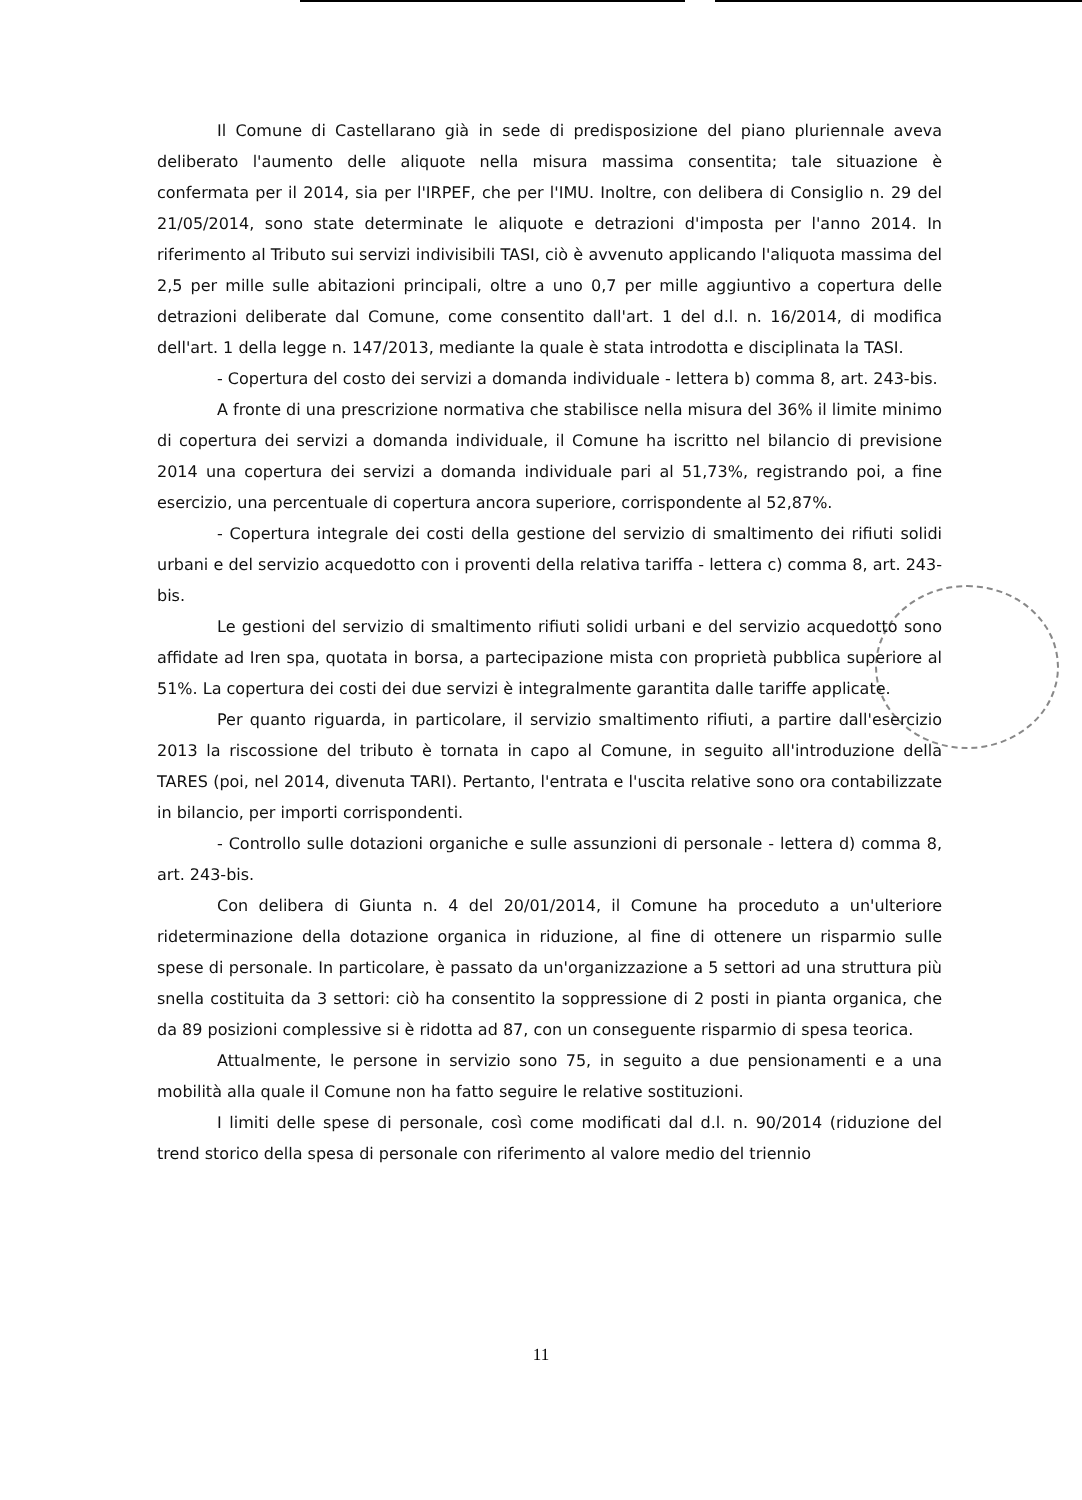Il Comune di Castellarano già in sede di predisposizione del piano pluriennale aveva deliberato l'aumento delle aliquote nella misura massima consentita; tale situazione è confermata per il 2014, sia per l'IRPEF, che per l'IMU. Inoltre, con delibera di Consiglio n. 29 del 21/05/2014, sono state determinate le aliquote e detrazioni d'imposta per l'anno 2014. In riferimento al Tributo sui servizi indivisibili TASI, ciò è avvenuto applicando l'aliquota massima del 2,5 per mille sulle abitazioni principali, oltre a uno 0,7 per mille aggiuntivo a copertura delle detrazioni deliberate dal Comune, come consentito dall'art. 1 del d.l. n. 16/2014, di modifica dell'art. 1 della legge n. 147/2013, mediante la quale è stata introdotta e disciplinata la TASI.
- Copertura del costo dei servizi a domanda individuale - lettera b) comma 8, art. 243-bis.
A fronte di una prescrizione normativa che stabilisce nella misura del 36% il limite minimo di copertura dei servizi a domanda individuale, il Comune ha iscritto nel bilancio di previsione 2014 una copertura dei servizi a domanda individuale pari al 51,73%, registrando poi, a fine esercizio, una percentuale di copertura ancora superiore, corrispondente al 52,87%.
- Copertura integrale dei costi della gestione del servizio di smaltimento dei rifiuti solidi urbani e del servizio acquedotto con i proventi della relativa tariffa - lettera c) comma 8, art. 243-bis.
Le gestioni del servizio di smaltimento rifiuti solidi urbani e del servizio acquedotto sono affidate ad Iren spa, quotata in borsa, a partecipazione mista con proprietà pubblica superiore al 51%. La copertura dei costi dei due servizi è integralmente garantita dalle tariffe applicate.
Per quanto riguarda, in particolare, il servizio smaltimento rifiuti, a partire dall'esercizio 2013 la riscossione del tributo è tornata in capo al Comune, in seguito all'introduzione della TARES (poi, nel 2014, divenuta TARI). Pertanto, l'entrata e l'uscita relative sono ora contabilizzate in bilancio, per importi corrispondenti.
- Controllo sulle dotazioni organiche e sulle assunzioni di personale - lettera d) comma 8, art. 243-bis.
Con delibera di Giunta n. 4 del 20/01/2014, il Comune ha proceduto a un'ulteriore rideterminazione della dotazione organica in riduzione, al fine di ottenere un risparmio sulle spese di personale. In particolare, è passato da un'organizzazione a 5 settori ad una struttura più snella costituita da 3 settori: ciò ha consentito la soppressione di 2 posti in pianta organica, che da 89 posizioni complessive si è ridotta ad 87, con un conseguente risparmio di spesa teorica.
Attualmente, le persone in servizio sono 75, in seguito a due pensionamenti e a una mobilità alla quale il Comune non ha fatto seguire le relative sostituzioni.
I limiti delle spese di personale, così come modificati dal d.l. n. 90/2014 (riduzione del trend storico della spesa di personale con riferimento al valore medio del triennio
11